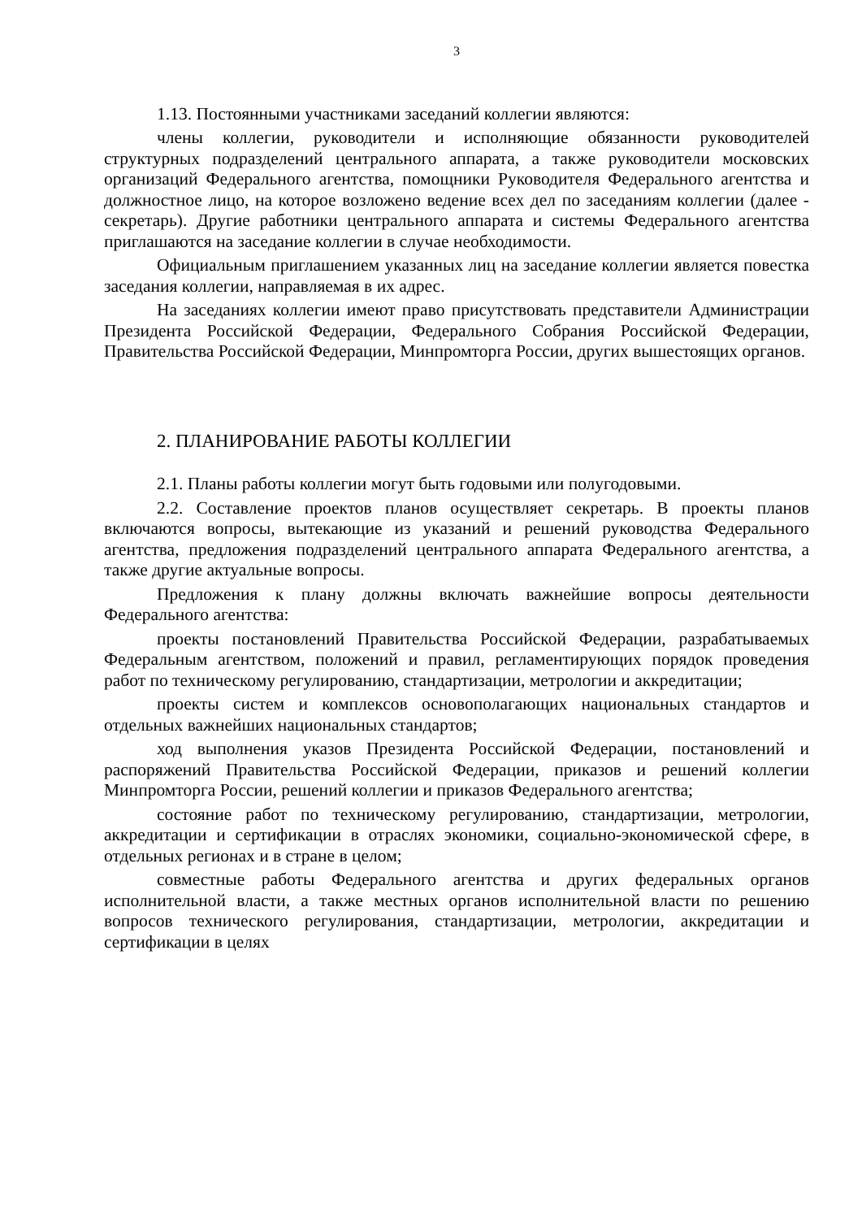3
1.13. Постоянными участниками заседаний коллегии являются:
члены коллегии, руководители и исполняющие обязанности руководителей структурных подразделений центрального аппарата, а также руководители московских организаций Федерального агентства, помощники Руководителя Федерального агентства и должностное лицо, на которое возложено ведение всех дел по заседаниям коллегии (далее - секретарь). Другие работники центрального аппарата и системы Федерального агентства приглашаются на заседание коллегии в случае необходимости.
Официальным приглашением указанных лиц на заседание коллегии является повестка заседания коллегии, направляемая в их адрес.
На заседаниях коллегии имеют право присутствовать представители Администрации Президента Российской Федерации, Федерального Собрания Российской Федерации, Правительства Российской Федерации, Минпромторга России, других вышестоящих органов.
2. ПЛАНИРОВАНИЕ РАБОТЫ КОЛЛЕГИИ
2.1. Планы работы коллегии могут быть годовыми или полугодовыми.
2.2. Составление проектов планов осуществляет секретарь. В проекты планов включаются вопросы, вытекающие из указаний и решений руководства Федерального агентства, предложения подразделений центрального аппарата Федерального агентства, а также другие актуальные вопросы.
Предложения к плану должны включать важнейшие вопросы деятельности Федерального агентства:
проекты постановлений Правительства Российской Федерации, разрабатываемых Федеральным агентством, положений и правил, регламентирующих порядок проведения работ по техническому регулированию, стандартизации, метрологии и аккредитации;
проекты систем и комплексов основополагающих национальных стандартов и отдельных важнейших национальных стандартов;
ход выполнения указов Президента Российской Федерации, постановлений и распоряжений Правительства Российской Федерации, приказов и решений коллегии Минпромторга России, решений коллегии и приказов Федерального агентства;
состояние работ по техническому регулированию, стандартизации, метрологии, аккредитации и сертификации в отраслях экономики, социально-экономической сфере, в отдельных регионах и в стране в целом;
совместные работы Федерального агентства и других федеральных органов исполнительной власти, а также местных органов исполнительной власти по решению вопросов технического регулирования, стандартизации, метрологии, аккредитации и сертификации в целях